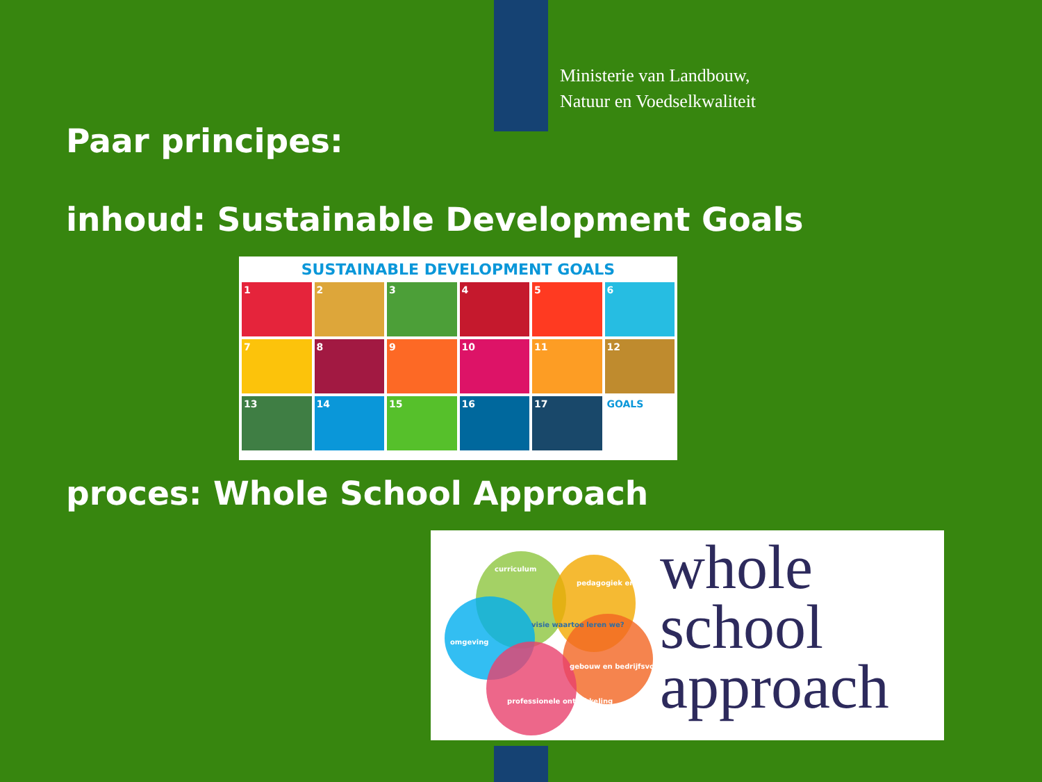Ministerie van Landbouw,
Natuur en Voedselkwaliteit
Paar principes:
inhoud: Sustainable Development Goals
SUSTAINABLE DEVELOPMENT GOALS
1
2
3
4
5
6
7
8
9
10
11
12
13
14
15
16
17
GOALS
proces: Whole School Approach
curriculum
pedagogiek en didactiek
omgeving
visie waartoe leren we?
gebouw en bedrijfsvoering
professionele ontwikkeling
whole
school
approach